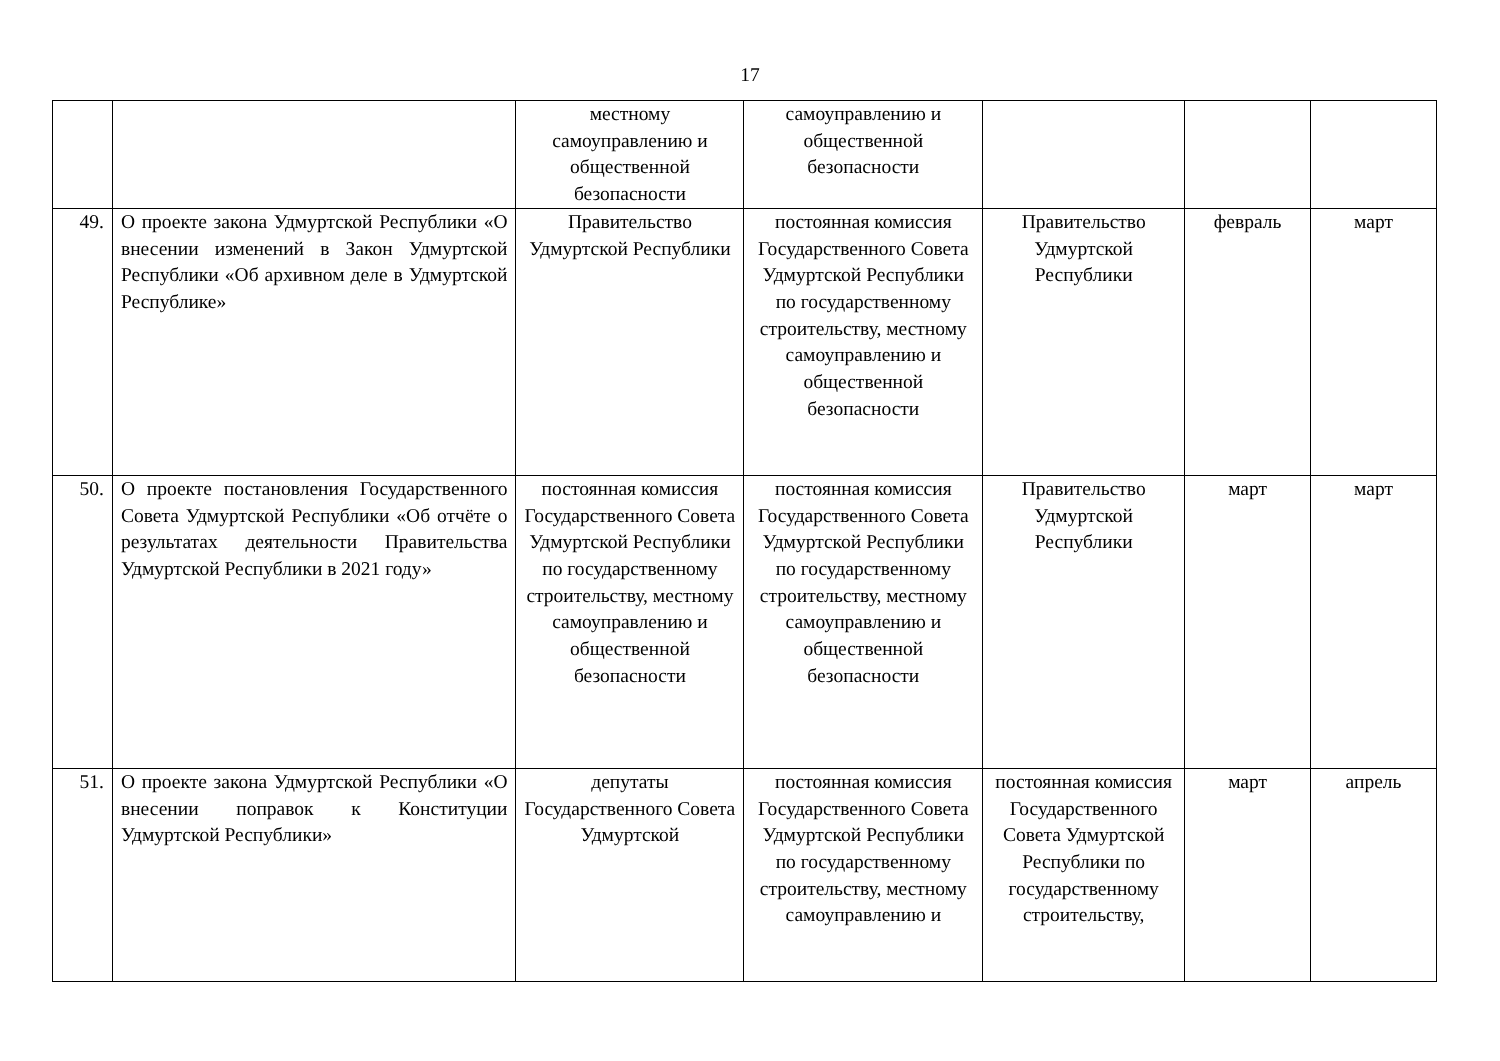17
| | | местному самоуправлению и общественной безопасности | самоуправлению и общественной безопасности | | | |
| 49. | О проекте закона Удмуртской Республики «О внесении изменений в Закон Удмуртской Республики «Об архивном деле в Удмуртской Республике» | Правительство Удмуртской Республики | постоянная комиссия Государственного Совета Удмуртской Республики по государственному строительству, местному самоуправлению и общественной безопасности | Правительство Удмуртской Республики | февраль | март |
| 50. | О проекте постановления Государственного Совета Удмуртской Республики «Об отчёте о результатах деятельности Правительства Удмуртской Республики в 2021 году» | постоянная комиссия Государственного Совета Удмуртской Республики по государственному строительству, местному самоуправлению и общественной безопасности | постоянная комиссия Государственного Совета Удмуртской Республики по государственному строительству, местному самоуправлению и общественной безопасности | Правительство Удмуртской Республики | март | март |
| 51. | О проекте закона Удмуртской Республики «О внесении поправок к Конституции Удмуртской Республики» | депутаты Государственного Совета Удмуртской | постоянная комиссия Государственного Совета Удмуртской Республики по государственному строительству, местному самоуправлению и | постоянная комиссия Государственного Совета Удмуртской Республики по государственному строительству, | март | апрель |